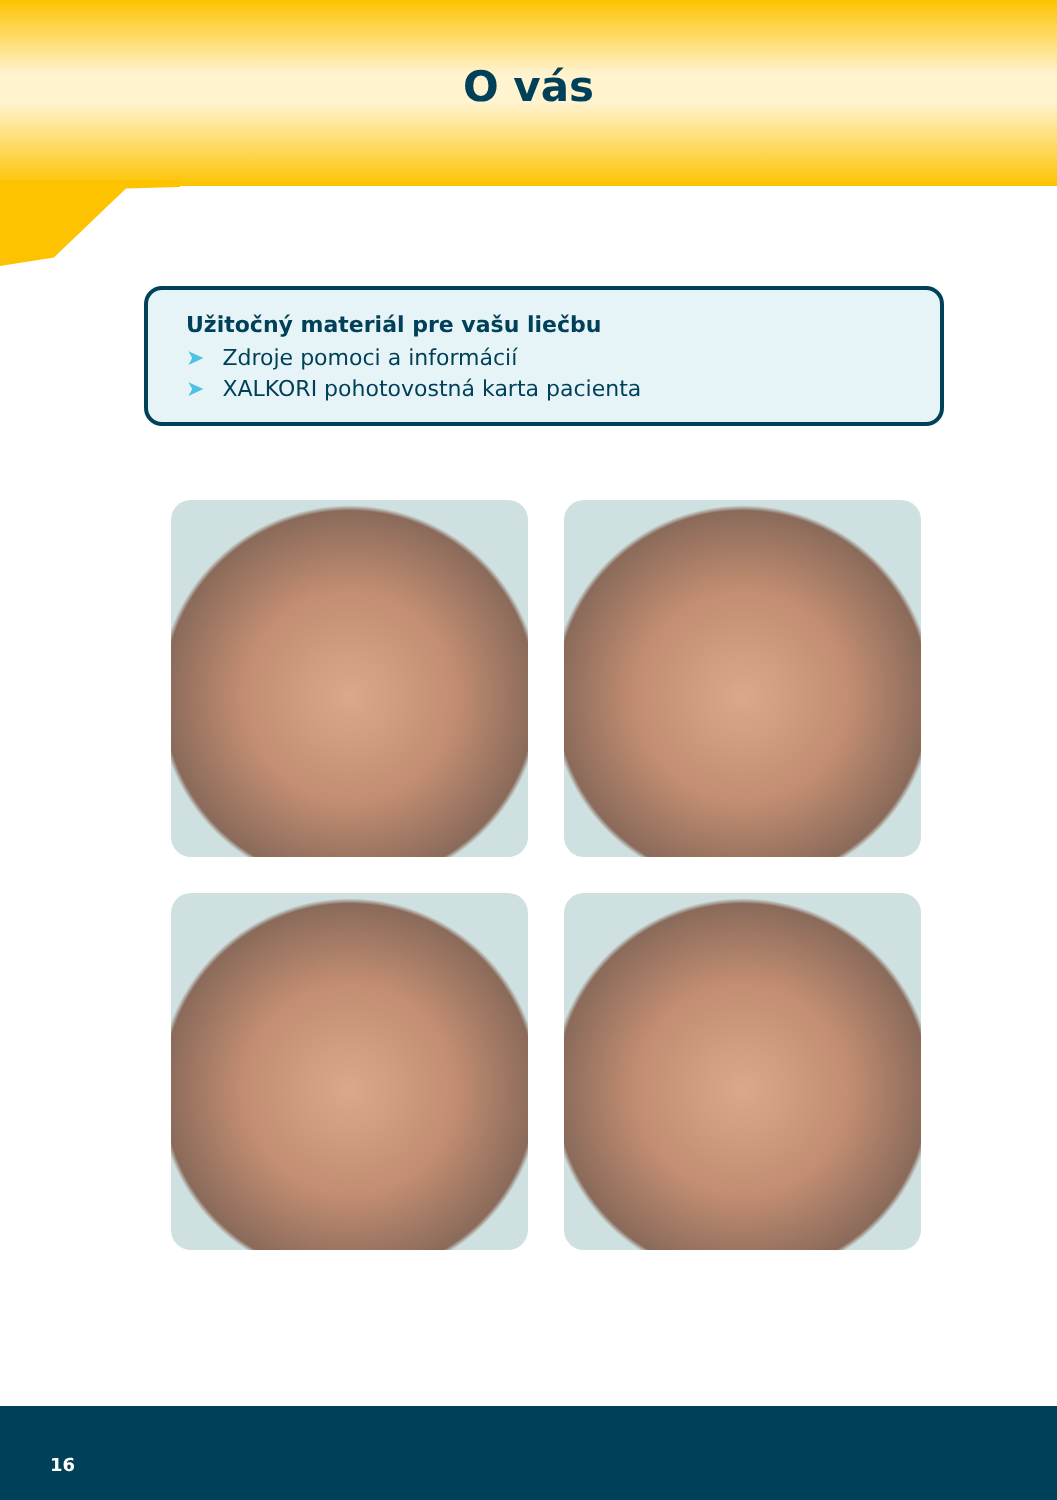O vás
Užitočný materiál pre vašu liečbu
➤ Zdroje pomoci a informácií
➤ XALKORI pohotovostná karta pacienta
16